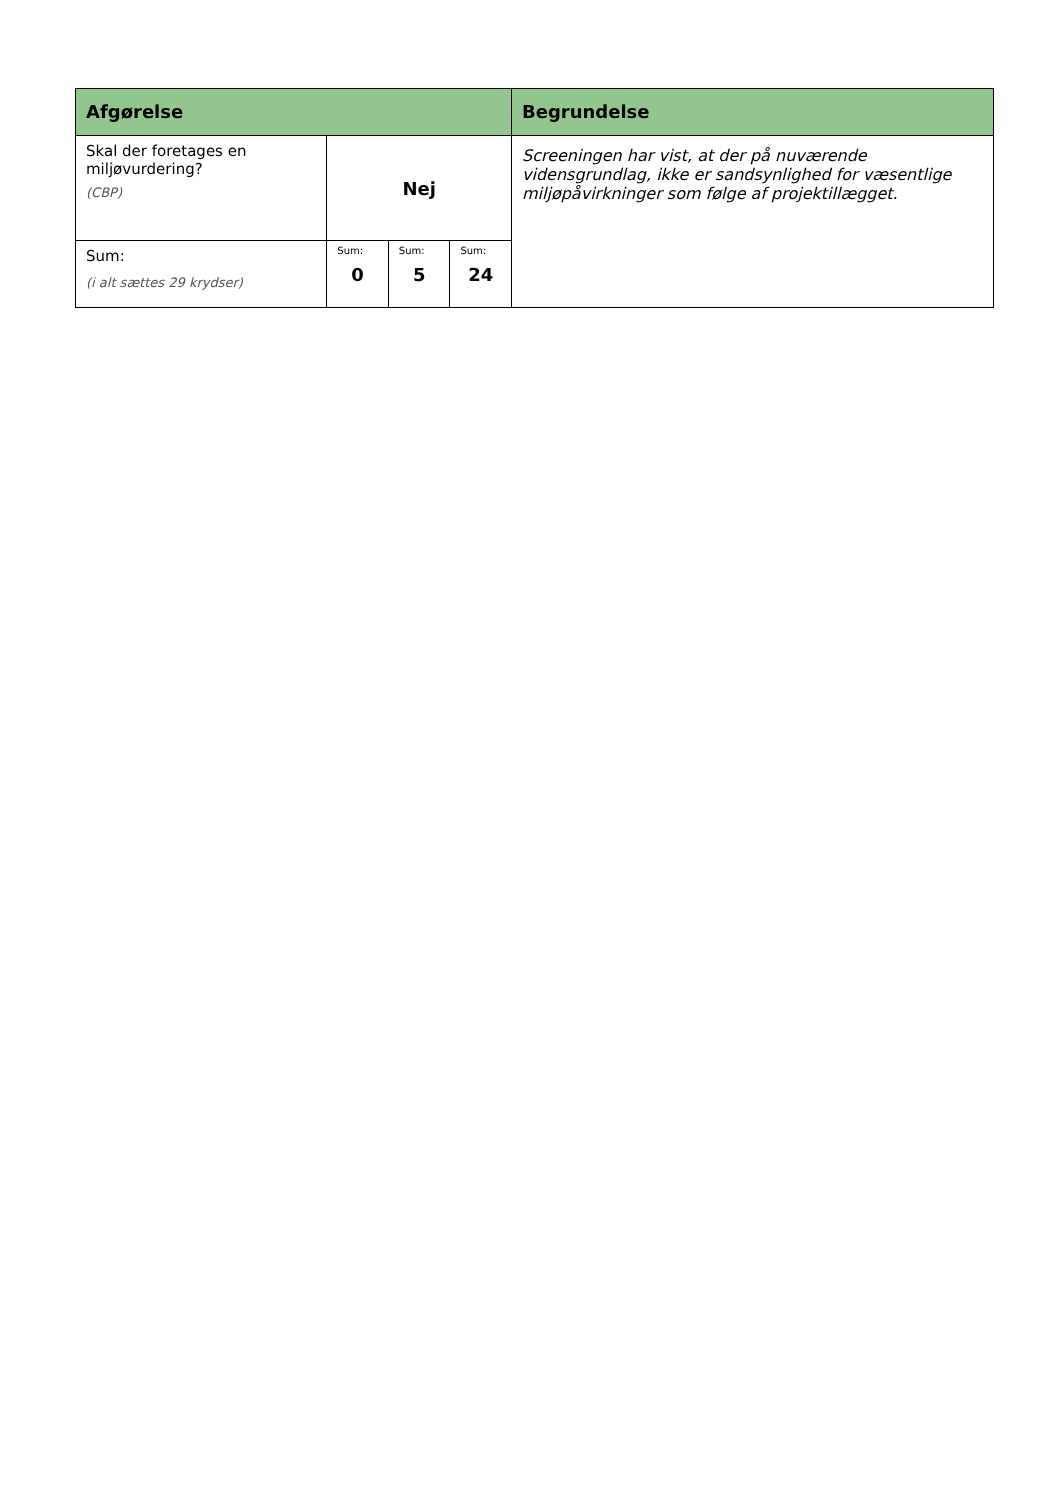| Afgørelse | | | | Begrundelse |
| --- | --- | --- | --- | --- |
| Skal der foretages en miljøvurdering? (CBP) | Nej | | | Screeningen har vist, at der på nuværende vidensgrundlag, ikke er sandsynlighed for væsentlige miljøpåvirkninger som følge af projektillægget. |
| Sum: (i alt sættes 29 krydser) | Sum: 0 | Sum: 5 | Sum: 24 | |